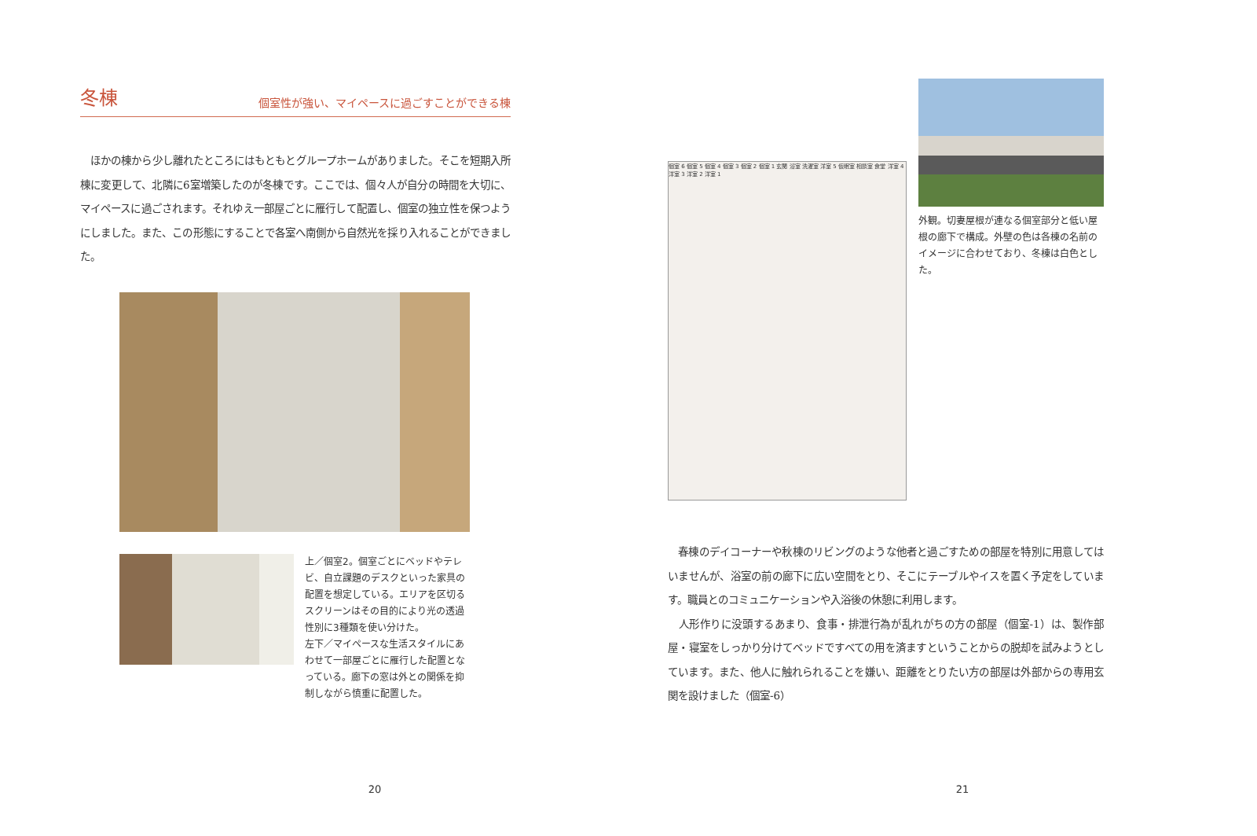冬棟
個室性が強い、マイペースに過ごすことができる棟
　ほかの棟から少し離れたところにはもともとグループホームがありました。そこを短期入所棟に変更して、北隣に6室増築したのが冬棟です。ここでは、個々人が自分の時間を大切に、マイペースに過ごされます。それゆえ一部屋ごとに雁行して配置し、個室の独立性を保つようにしました。また、この形態にすることで各室へ南側から自然光を採り入れることができました。
上／個室2。個室ごとにベッドやテレビ、自立課題のデスクといった家具の配置を想定している。エリアを区切るスクリーンはその目的により光の透過性別に3種類を使い分けた。
左下／マイペースな生活スタイルにあわせて一部屋ごとに雁行した配置となっている。廊下の窓は外との関係を抑制しながら慎重に配置した。
20
個室 6 個室 5 個室 4 個室 3 個室 2 個室 1 玄関 浴室 洗濯室 洋室 5 仮眠室 相談室 食堂 洋室 4 洋室 3 洋室 2 洋室 1
外観。切妻屋根が連なる個室部分と低い屋根の廊下で構成。外壁の色は各棟の名前のイメージに合わせており、冬棟は白色とした。
　春棟のデイコーナーや秋棟のリビングのような他者と過ごすための部屋を特別に用意してはいませんが、浴室の前の廊下に広い空間をとり、そこにテーブルやイスを置く予定をしています。職員とのコミュニケーションや入浴後の休憩に利用します。
　人形作りに没頭するあまり、食事・排泄行為が乱れがちの方の部屋（個室-1）は、製作部屋・寝室をしっかり分けてベッドですべての用を済ますということからの脱却を試みようとしています。また、他人に触れられることを嫌い、距離をとりたい方の部屋は外部からの専用玄関を設けました（個室-6）
21